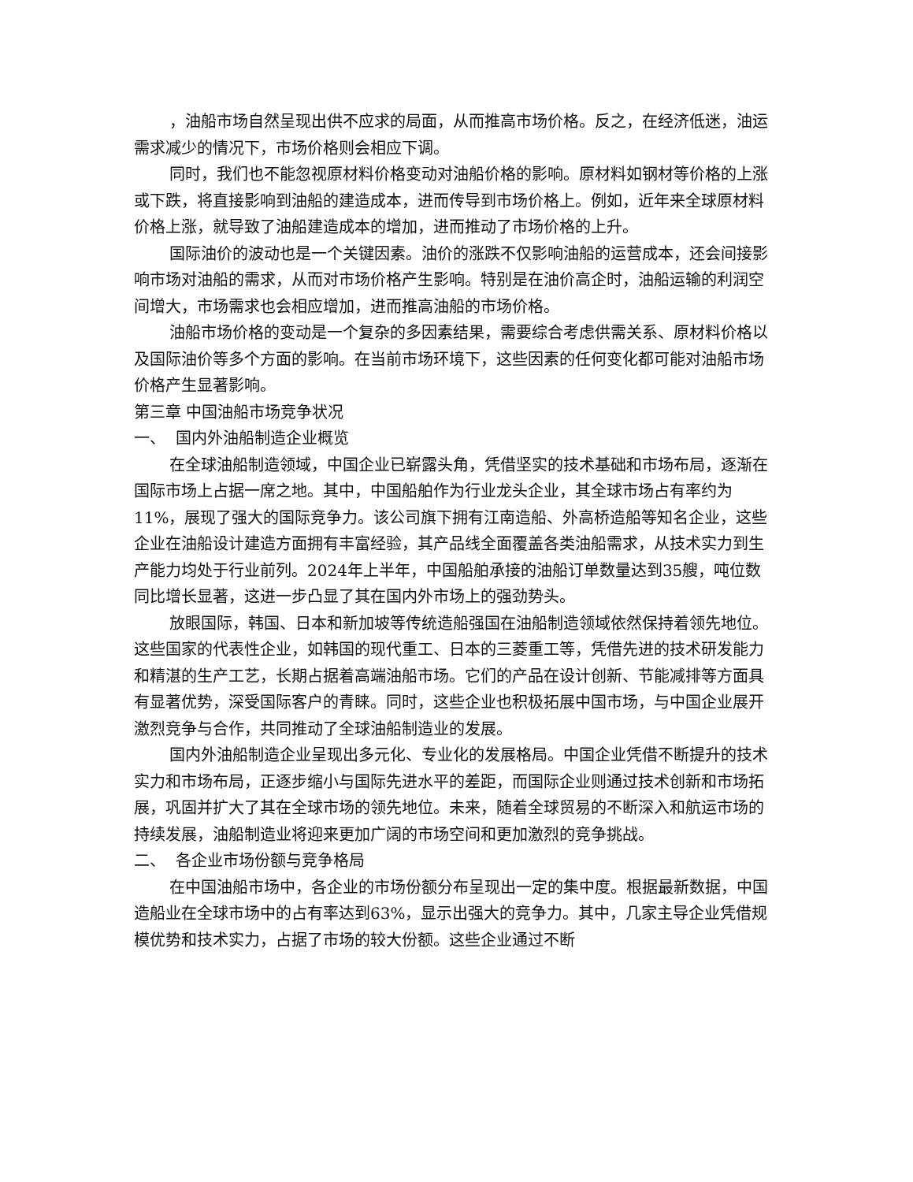，油船市场自然呈现出供不应求的局面，从而推高市场价格。反之，在经济低迷，油运需求减少的情况下，市场价格则会相应下调。
同时，我们也不能忽视原材料价格变动对油船价格的影响。原材料如钢材等价格的上涨或下跌，将直接影响到油船的建造成本，进而传导到市场价格上。例如，近年来全球原材料价格上涨，就导致了油船建造成本的增加，进而推动了市场价格的上升。
国际油价的波动也是一个关键因素。油价的涨跌不仅影响油船的运营成本，还会间接影响市场对油船的需求，从而对市场价格产生影响。特别是在油价高企时，油船运输的利润空间增大，市场需求也会相应增加，进而推高油船的市场价格。
油船市场价格的变动是一个复杂的多因素结果，需要综合考虑供需关系、原材料价格以及国际油价等多个方面的影响。在当前市场环境下，这些因素的任何变化都可能对油船市场价格产生显著影响。
第三章 中国油船市场竞争状况
一、 国内外油船制造企业概览
在全球油船制造领域，中国企业已崭露头角，凭借坚实的技术基础和市场布局，逐渐在国际市场上占据一席之地。其中，中国船舶作为行业龙头企业，其全球市场占有率约为11%，展现了强大的国际竞争力。该公司旗下拥有江南造船、外高桥造船等知名企业，这些企业在油船设计建造方面拥有丰富经验，其产品线全面覆盖各类油船需求，从技术实力到生产能力均处于行业前列。2024年上半年，中国船舶承接的油船订单数量达到35艘，吨位数同比增长显著，这进一步凸显了其在国内外市场上的强劲势头。
放眼国际，韩国、日本和新加坡等传统造船强国在油船制造领域依然保持着领先地位。这些国家的代表性企业，如韩国的现代重工、日本的三菱重工等，凭借先进的技术研发能力和精湛的生产工艺，长期占据着高端油船市场。它们的产品在设计创新、节能减排等方面具有显著优势，深受国际客户的青睐。同时，这些企业也积极拓展中国市场，与中国企业展开激烈竞争与合作，共同推动了全球油船制造业的发展。
国内外油船制造企业呈现出多元化、专业化的发展格局。中国企业凭借不断提升的技术实力和市场布局，正逐步缩小与国际先进水平的差距，而国际企业则通过技术创新和市场拓展，巩固并扩大了其在全球市场的领先地位。未来，随着全球贸易的不断深入和航运市场的持续发展，油船制造业将迎来更加广阔的市场空间和更加激烈的竞争挑战。
二、 各企业市场份额与竞争格局
在中国油船市场中，各企业的市场份额分布呈现出一定的集中度。根据最新数据，中国造船业在全球市场中的占有率达到63%，显示出强大的竞争力。其中，几家主导企业凭借规模优势和技术实力，占据了市场的较大份额。这些企业通过不断